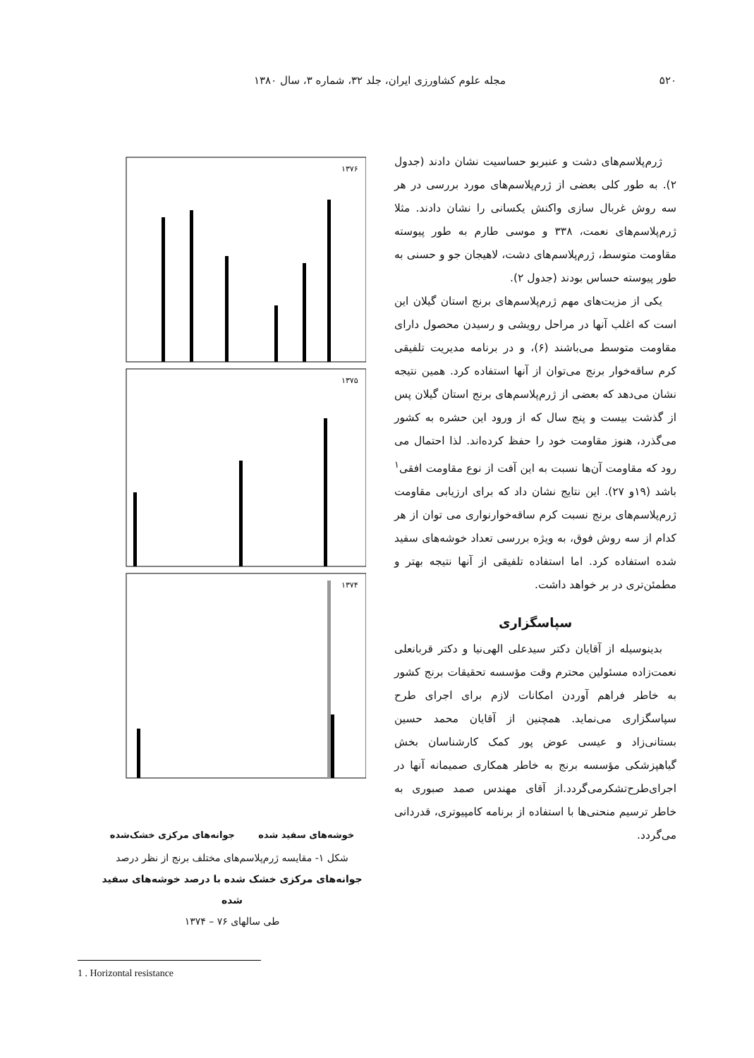۵۲۰ مجله علوم کشاورزی ایران، جلد ۳۲، شماره ۳، سال ۱۳۸۰
ژرم‌پلاسم‌های دشت و عنبربو حساسیت نشان دادند (جدول ۲). به طور کلی بعضی از ژرم‌پلاسم‌های مورد بررسی در هر سه روش غربال سازی واکنش یکسانی را نشان دادند. مثلا ژرم‌پلاسم‌های نعمت، ۳۳۸ و موسی طارم به طور پیوسته مقاومت متوسط، ژرم‌پلاسم‌های دشت، لاهیجان جو و حسنی به طور پیوسته حساس بودند (جدول ۲).
یکی از مزیت‌های مهم ژرم‌پلاسم‌های برنج استان گیلان این است که اغلب آنها در مراحل رویشی و رسیدن محصول دارای مقاومت متوسط می‌باشند (۶)، و در برنامه مدیریت تلفیقی کرم ساقه‌خوار برنج می‌توان از آنها استفاده کرد. همین نتیجه نشان می‌دهد که بعضی از ژرم‌پلاسم‌های برنج استان گیلان پس از گذشت بیست و پنج سال که از ورود این حشره به کشور می‌گذرد، هنوز مقاومت خود را حفظ کرده‌اند. لذا احتمال می رود که مقاومت آن‌ها نسبت به این آفت از نوع مقاومت افقی<sup>۱</sup> باشد (۱۹و ۲۷). این نتایج نشان داد که برای ارزیابی مقاومت ژرم‌پلاسم‌های برنج نسبت کرم ساقه‌خوارنواری می توان از هر کدام از سه روش فوق، به ویژه بررسی تعداد خوشه‌های سفید شده استفاده کرد. اما استفاده تلفیقی از آنها نتیجه بهتر و مطمئن‌تری در بر خواهد داشت.
سپاسگزاری
بدینوسیله از آقایان دکتر سیدعلی الهی‌نیا و دکتر قربانعلی نعمت‌زاده مسئولین محترم وقت مؤسسه تحقیقات برنج کشور به خاطر فراهم آوردن امکانات لازم برای اجرای طرح سپاسگزاری می‌نماید. همچنین از آقایان محمد حسین بستانی‌زاد و عیسی عوض پور کمک کارشناسان بخش گیاهپزشکی مؤسسه برنج به خاطر همکاری صمیمانه آنها در اجرای‌طرح‌تشکرمی‌گردد.از آقای مهندس صمد صبوری به خاطر ترسیم منحنی‌ها با استفاده از برنامه کامپیوتری، قدردانی می‌گردد.
۱۳۷۶
۱۳۷۵
۱۳۷۴
خوشه‌های سفید شده جوانه‌های مرکزی خشک‌شده
شکل ۱- مقایسه ژرم‌پلاسم‌های مختلف برنج از نظر درصد
جوانه‌های مرکزی خشک شده با درصد خوشه‌های سفید شده
طی سالهای ۷۶ – ۱۳۷۴
1 . Horizontal resistance